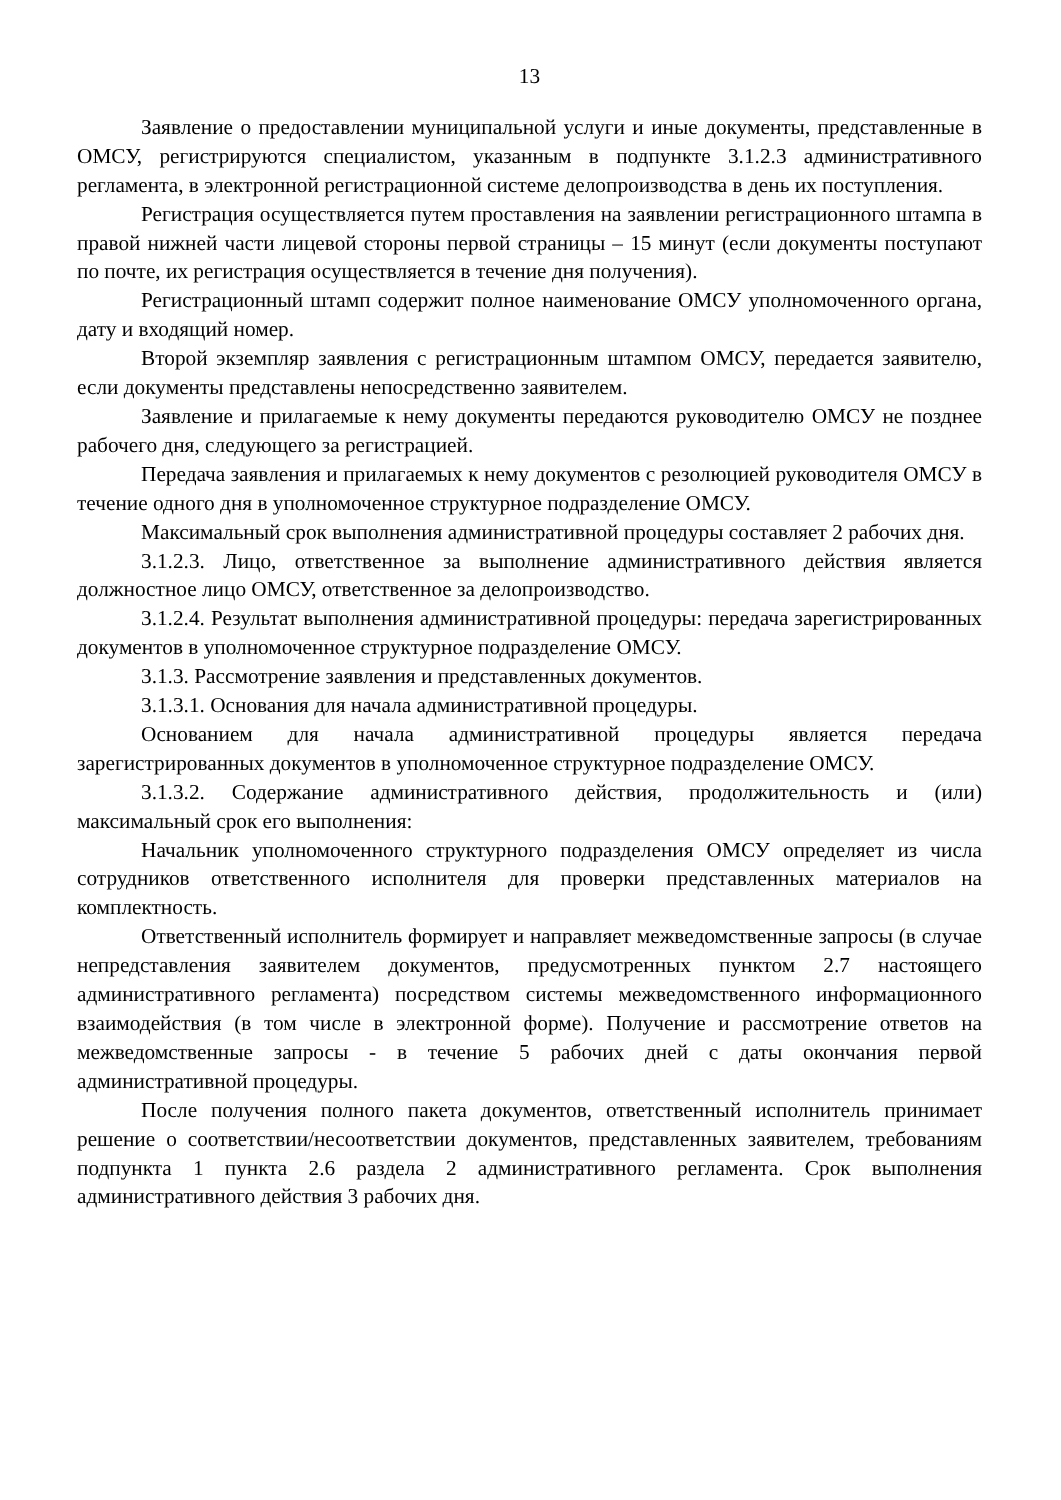13
Заявление о предоставлении муниципальной услуги и иные документы, представленные в ОМСУ, регистрируются специалистом, указанным в подпункте 3.1.2.3 административного регламента, в электронной регистрационной системе делопроизводства в день их поступления.
Регистрация осуществляется путем проставления на заявлении регистрационного штампа в правой нижней части лицевой стороны первой страницы – 15 минут (если документы поступают по почте, их регистрация осуществляется в течение дня получения).
Регистрационный штамп содержит полное наименование ОМСУ уполномоченного органа, дату и входящий номер.
Второй экземпляр заявления с регистрационным штампом ОМСУ, передается заявителю, если документы представлены непосредственно заявителем.
Заявление и прилагаемые к нему документы передаются руководителю ОМСУ не позднее рабочего дня, следующего за регистрацией.
Передача заявления и прилагаемых к нему документов с резолюцией руководителя ОМСУ в течение одного дня в уполномоченное структурное подразделение ОМСУ.
Максимальный срок выполнения административной процедуры составляет 2 рабочих дня.
3.1.2.3. Лицо, ответственное за выполнение административного действия является должностное лицо ОМСУ, ответственное за делопроизводство.
3.1.2.4. Результат выполнения административной процедуры: передача зарегистрированных документов в уполномоченное структурное подразделение ОМСУ.
3.1.3. Рассмотрение заявления и представленных документов.
3.1.3.1. Основания для начала административной процедуры.
Основанием для начала административной процедуры является передача зарегистрированных документов в уполномоченное структурное подразделение ОМСУ.
3.1.3.2. Содержание административного действия, продолжительность и (или) максимальный срок его выполнения:
Начальник уполномоченного структурного подразделения ОМСУ определяет из числа сотрудников ответственного исполнителя для проверки представленных материалов на комплектность.
Ответственный исполнитель формирует и направляет межведомственные запросы (в случае непредставления заявителем документов, предусмотренных пунктом 2.7 настоящего административного регламента) посредством системы межведомственного информационного взаимодействия (в том числе в электронной форме). Получение и рассмотрение ответов на межведомственные запросы - в течение 5 рабочих дней с даты окончания первой административной процедуры.
После получения полного пакета документов, ответственный исполнитель принимает решение о соответствии/несоответствии документов, представленных заявителем, требованиям подпункта 1 пункта 2.6 раздела 2 административного регламента. Срок выполнения административного действия 3 рабочих дня.